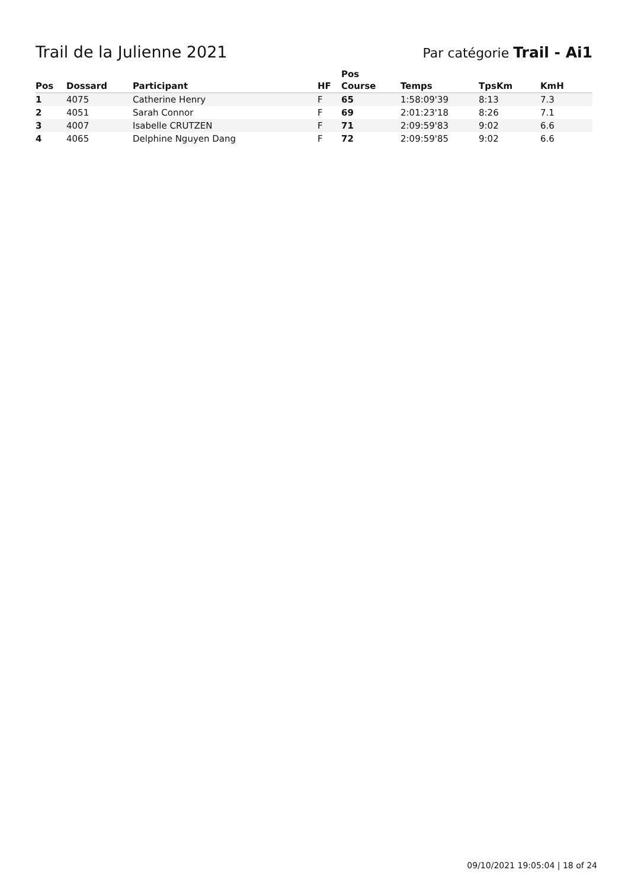Trail de la Julienne 2021
Par catégorie Trail - Ai1
| Pos | Dossard | Participant | HF | Pos Course | Temps | TpsKm | KmH |
| --- | --- | --- | --- | --- | --- | --- | --- |
| 1 | 4075 | Catherine Henry | F | 65 | 1:58:09'39 | 8:13 | 7.3 |
| 2 | 4051 | Sarah Connor | F | 69 | 2:01:23'18 | 8:26 | 7.1 |
| 3 | 4007 | Isabelle CRUTZEN | F | 71 | 2:09:59'83 | 9:02 | 6.6 |
| 4 | 4065 | Delphine Nguyen Dang | F | 72 | 2:09:59'85 | 9:02 | 6.6 |
09/10/2021 19:05:04 | 18 of 24